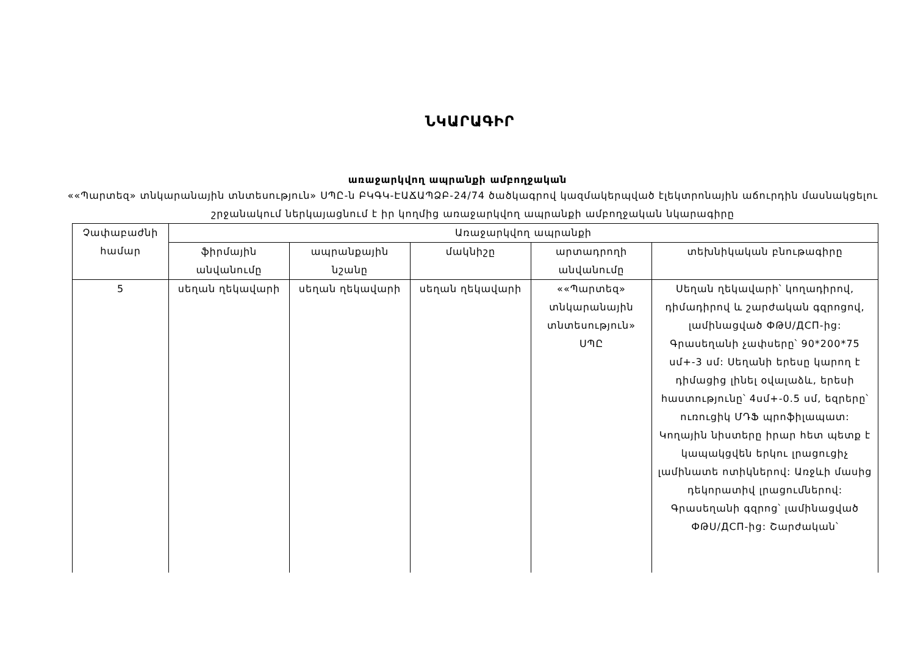ՆԿԱՐԱԳԻՐ
առաջարկվող ապրանքի ամբողջական
««Պարտեզ» տնկարանային տնտեսություն» ՍՊԸ-ն ԲԿԳԿ-ԷԱՃԱՊՁԲ-24/74 ծածկագրով կազմակերպված էլեկտրոնային աճուրդին մասնակցելու շրջանակում ներկայացնում է իր կողմից առաջարկվող ապրանքի ամբողջական նկարագիրը
| Չափաբաժնի համար | Առաջարկվող ապրանքի | | | | |
| --- | --- | --- | --- | --- | --- |
| | ֆիրմային անվանումը | ապրանքային նշանը | մակնիշը | արտադրողի անվանումը | տեխնիկական բնութագիրը |
| 5 | սեղան ղեկավարի | սեղան ղեկավարի | սեղան ղեկավարի | ««Պարտեզ» տնկարանային տնտեսություն» ՍՊԸ | Սեղան ղեկավարի՝ կողադիրով, դիմադիրով և շարժական գզրոցով, լամինացված ФԹՍ/ДСП-ից: Գրասեղանի չափսերը՝ 90*200*75 սմ+-3 սմ: Սեղանի երեսը կարող է դիմացից լինել օվալաձև, երեսի հաստությունը՝ 4սմ+-0.5 սմ, եզրերը՝ ուռուցիկ ՄԴՖ պրոֆիլապատ: Կողային նիստերը իրար հետ պետք է կապակցվեն երկու լրացուցիչ լամինատե ոտիկներով: Առջևի մասից դեկորատիվ լրացումներով: Գրասեղանի գզրոց՝ լամինացված ФԹՍ/ДСП-ից: Շարժական՝ |